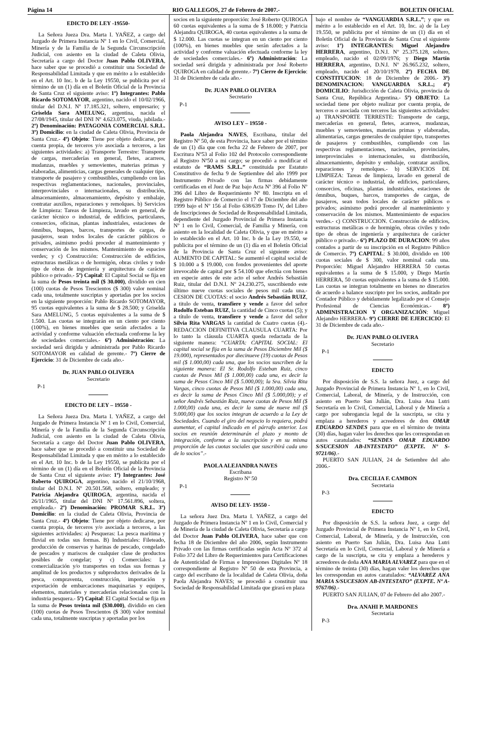Página 14 RIO GALLEGOS, 27 de Febrero de 2007.- BOLETIN OFICIAL
EDICTO DE LEY -19550-
La Señora Jueza Dra. Marta I. YAÑEZ, a cargo del Juzgado de Primera Instancia Nº 1 en lo Civil, Comercial, Minería y de la Familia de la Segunda Circunscripción Judicial, con asiento en la ciudad de Caleta Olivia, Secretaría a cargo del Doctor Juan Pablo OLIVERA, hace saber que se procedió a constituir una Sociedad de Responsabilidad Limitada y que en mérito a lo establecido en el Art. 10 Inc. b de la Ley 19550, se publicita por el término de un (1) día en el Boletín Oficial de la Provincia de Santa Cruz el siguiente aviso: 1º) Integrantes: Pablo Ricardo SOTOMAYOR, argentino, nacido el 10/02/1966, titular del D.N.I. Nº 17.185.321, soltero, empresario; y Griselda Sara AMELUNG, argentina, nacida el 27/08/1945, titular del DNI Nº 4.623.075, viuda, jubilada.- 2º) Denominación: PATAGONIA COMERCIAL S.R.L. 3º) Domicilio: en la ciudad de Caleta Olivia, Provincia de Santa Cruz.- 4º) Objeto: Tiene por objeto dedicarse, por cuenta propia, de terceros y/o asociada a terceros, a las siguientes actividades: a) Transporte Terrestre: Transporte de cargas, mercaderías en general, fletes, acarreos, mudanzas, muebles y semovientes, materias primas y elaboradas, alimenticias, cargas generales de cualquier tipo, transporte de pasajero y combustibles, cumpliendo con las respectivas reglamentaciones, nacionales, provinciales, interprovinciales o internacionales, su distribución, almacenamiento, almacenamiento, depósito y embalaje, contratar auxilios, reparaciones y remolques. b) Servicios de Limpieza: Tareas de Limpieza, lavado en general, de carácter técnico o industrial, de edificios, particulares, consorcios, oficinas, plantas industriales, estaciones de ómnibus, buques, barcos, transportes de cargas, de pasajeros, sean todos locales de carácter públicos o privados, asimismo podrá proceder al mantenimiento y conservación de los mismos. Mantenimiento de espacios verdes; y c) Construcción: Construcción de edificios, estructuras metálicas o de hormigón, obras civiles y todo tipo de obras de ingeniería y arquitectura de carácter público o privado.- 5º) Capital: El Capital Social se fija en la suma de Pesos treinta mil ($ 30.000), dividido en cien (100) cuotas de Pesos Trescientos ($ 300) valor nominal cada una, totalmente suscriptas y aportadas por los socios en la siguiente proporción: Pablo Ricardo SOTOMAYOR, 95 cuotas equivalentes a la suma de $ 28.500; y Griselda Sara AMELUNG, 5 cuotas equivalentes a la suma de $ 1.500. Las cuotas se integrarán en un ciento por ciento (100%), en bienes muebles que serán afectados a la actividad y conforme valuación efectuada conforme la ley de sociedades comerciales.- 6º) Administración: La sociedad será dirigida y administrada por Pablo Ricardo SOTOMAYOR en calidad de gerente.- 7º) Cierre de Ejercicio: 31 de Diciembre de cada año.-
Dr. JUAN PABLO OLIVERA
Secretario
P-1
EDICTO DE LEY – 19550 -
La Señora Jueza Dra. Marta I. YAÑEZ, a cargo del Juzgado de Primera Instancia Nº 1 en lo Civil, Comercial, Minería y de la Familia de la Segunda Circunscripción Judicial, con asiento en la ciudad de Caleta Olivia, Secretaría a cargo del Doctor Juan Pablo OLIVERA, hace saber que se procedió a constituir una Sociedad de Responsabilidad Limitada y que en mérito a lo establecido en el Art. 10 Inc. b de la Ley 19550, se publicita por el término de un (1) día en el Boletín Oficial de la Provincia de Santa Cruz el siguiente aviso: 1º) Integrantes: José Roberto QUIROGA, argentino, nacido el 21/10/1968, titular del D.N.I. Nº 20.501.568, soltero, empleado; y Patricia Alejandra QUIROGA, argentina, nacida el 26/11/1965, titular del DNI Nº 17.561.896, soltera, empleada.- 2º) Denominación: PROMAR S.R.L. 3º) Domicilio: en la ciudad de Caleta Olivia, Provincia de Santa Cruz.- 4º) Objeto: Tiene por objeto dedicarse, por cuenta propia, de terceros y/o asociada a terceros, a las siguientes actividades: a) Pesqueras: La pesca marítima y fluvial en todas sus formas. B) Industriales: Fileteado, producción de conservas y harinas de pescado, congelado de pescados y mariscos de cualquier clase de productos posibles de congelar; y c) Comerciales: La comercialización y/o transportes en todas sus formas y amplitud de los productos y subproductos derivados de la pesca, compraventa, construcción, importación y exportación de embarcaciones maquinarias y equipos, elementos, materiales y mercaderías relacionadas con la industria pesquera.- 5º) Capital: El Capital Social se fija en la suma de Pesos treinta mil ($30.000), dividido en cien (100) cuotas de Pesos Trescientos ($ 300) valor nominal cada una, totalmente suscriptas y aportadas por los
socios en la siguiente proporción: José Roberto QUIROGA 60 cuotas equivalentes a la suma de $ 18.000; y Patricia Alejandra QUIROGA, 40 cuotas equivalentes a la suma de $ 12.000. Las cuotas se integran en un ciento por ciento (100%), en bienes muebles que serán afectados a la actividad y conforme valuación efectuada conforme la ley de sociedades comerciales.- 6º) Administración: La sociedad será dirigida y administrada por José Roberto QUIROGA en calidad de gerente.- 7º) Cierre de Ejercicio: 31 de Diciembre de cada año.-
Dr. JUAN PABLO OLIVERA
Secretario
P-1
AVISO LEY – 19550 -
Paola Alejandra NAVES, Escribana, titular del Registro Nº 50, de esta Provincia, hace saber por el término de un (1) día que con fecha 22 de Febrero de 2007, por Escritura Nº53 al Folio 102 del Protocolo correspondiente al Registro Nº50 a mi cargo; se procedió a modificar el estatuto de “RAMS S.R.L.” constituida por Estatuto Constitutivo de fecha 9 de Septiembre del año 1999 por Instrumento Privado con las firmas debidamente certificadas en el Juez de Paz bajo Acta Nº 396 al Folio Nº 396 del Libro de Requerimiento Nº 80. Inscripta en el Registro Público de Comercio el 17 de Diciembre del año 1999 bajo el Nº 156 al Folio 638/639 Tomo IV, del Libro de Inscripciones de Sociedad de Responsabilidad Limitada, dependiente del Juzgado Provincial de Primera Instancia Nº 1 en lo Civil, Comercial, de Familia y Minería, con asiento en la localidad de Caleta Olivia, y que en mérito a lo establecido en el Art. 10 Inc. b de la Ley 19.550, se publicita por el término de un (1) día en el Boletín Oficial de la Provincia de Santa Cruz el siguiente aviso: AUMENTO DE CAPITAL: Se aumentó el capital social de $ 10.000 a $ 19.000, con fondos provenientes del aporte irrevocable de capital por $ 54.100 que efectúa con bienes en especie antes de este acto el señor Andrés Sebastián Ruiz, titular del D.N.I. Nº 24.230.275, suscribiendo este último nueve cuotas sociales de pesos mil cada una.- CESION DE CUOTAS: el socio Andrés Sebastián RUIZ, a titulo de venta, transfiere y vende a favor del señor Rodolfo Esteban RUIZ, la cantidad de Cinco cuotas (5); y a título de venta, transfiere y vende a favor del señor Silvia Rita VARGAS la cantidad de Cuatro cuotas (4).- REDACCION DEFINITIVA CLAUSULA CUARTA: Por lo tanto la cláusula CUARTA queda redactada de la siguiente manera: “CUARTA: CAPITAL SOCIAL: El capital social se fija en la suma de Pesos Diciembre Mil ($ 19.000), representados por diecinueve (19) cuotas de Pesos mil ($ 1.000,00) cada una, que los socios suscriben de la siguiente manera: El Sr. Rodolfo Esteban Ruiz, cinco cuotas de Pesos Mil ($ 1.000,00) cada una, es decir la suma de Pesos Cinco Mil ($ 5.000,00); la Sra. Silvia Rita Vargas, cinco cuotas de Pesos Mil ($ 1.000,00) cada una, es decir la suma de Pesos Cinco Mil ($ 5.000,00); y el señor Andrés Sebastián Ruiz, nueve cuotas de Pesos Mil ($ 1.000,00) cada una, es decir la suma de nueve mil ($ 9.000,00) que los socios integran de acuerdo a la Ley de Sociedades. Cuando el giro del negocio lo requiera, podrá aumentar, el capital indicado en el párrafo anterior. Los socios en reunión determinarán el plazo y monto de integración, conforme a la suscripción y en su misma proporción de las cuotas sociales que suscribirá cada uno de lo socios”.-
PAOLA ALEJANDRA NAVES
Escribana
Registro Nº 50
P-1
AVISO DE LEY- 19550 -
La señora Juez Dra. Marta I. YAÑEZ, a cargo del Juzgado de Primera Instancia Nº 1 en lo Civil, Comercial y de Minería de la ciudad de Caleta Olivia, Secretaría a cargo del Doctor Juan Pablo OLIVERA, hace saber que con fecha 18 de Diciembre del año 2006, según Instrumento Privado con las firmas certificadas según Acta Nº 372 al Folio 372 del Libro de Requerimientos para Certificaciones de Autenticidad de Firmas e Impresiones Digitales Nº 18 correspondiente al Registro Nº 50 de esta Provincia, a cargo del escribano de la localidad de Caleta Olivia, doña Paola Alejandra NAVES; se procedió a constituir una Sociedad de Responsabilidad Limitada que girará en plaza
bajo el nombre de “VANGUARDIA S.R.L.”; y que en mérito a lo establecido en el Art. 10, Inc. a) de la Ley 19.550, se publicita por el término de un (1) día en el Boletín Oficial de la Provincia de Santa Cruz el siguiente aviso: 1º) INTEGRANTES: Miguel Alejandro HERRERA, argentino, D.N.I. Nº 25.375.128, soltero, empleado, nacido el 02/09/1976; y Diego Martín HERRERA, argentino, D.N.I. Nº 26.965.232, soltero, empleado, nacido el 20/10/1978. 2º) FECHA DE CONSTITUCION: 18 de Diciembre de 2006.- 3º) DENOMINACION: VANGUARDIA S.R.L.; 4º) DOMICILIO: Jurisdicción de Caleta Olivia, provincia de Santa Cruz, República Argentina.- 5º) OBJETO: La sociedad tiene por objeto realizar por cuenta propia, de terceros o asociada con terceros las siguientes actividades: a) TRANSPORTE TERRESTE: Transporte de carga, mercaderías en general, fletes, acarreos, mudanzas, muebles y semovientes, materias primas y elaboradas, alimentarias, cargas generales de cualquier tipo, transportes de pasajeros y combustibles, cumpliendo con las respectivas reglamentaciones, nacionales, provinciales, interprovinciales o internacionales, su distribución, almacenamiento, depósito y embalaje, contratar auxilios, reparaciones y remolques.- b) SERVICIOS DE LIMPIEZA: Tareas de limpieza, lavado en general de carácter técnico o industrial, de edificios, particulares, consorcios, oficinas, plantas industriales, estaciones de ómnibus, buques, barcos, transportes de cargas, de pasajeros, sean todos locales de carácter públicos o privados; asimismo podrá proceder al mantenimiento y conservación de los mismos. Mantenimiento de espacios verdes.- c) CONSTRUCCION. Construcción de edificios, estructuras metálicas o de hormigón, obras civiles y todo tipo de obras de ingeniería y arquitectura de carácter público o privado.- 6º) PLAZO DE DURACION: 99 años contados a partir de su inscripción en el Registro Público de Comercio. 7º) CAPITAL: $ 30.000, dividido en 100 cuotas sociales de $ 300, valor nominal cada una. Proporción: Miguel Alejandro HERRERA 50 cuotas equivalentes a la suma de $ 15.000, y Diego Martín HERRERA, 50 cuotas equivalentes a la suma de $ 15.000. Las cuotas se integran totalmente en bienes no dinerarios de acuerdo a balance suscripto por los socios, auditado por Contador Público y debidamente legalizado por el Consejo Profesional de Ciencias Económicas.- 8º) ADMINISTRACION Y ORGANIZACIÓN: Miguel Alejandro HERRERA- 9º) CIERRE DE EJERCICIO: El 31 de Diciembre de cada año.-
Dr. JUAN PABLO OLIVERA
Secretario
P-1
EDICTO
Por disposición de S.S. la señora Juez, a cargo del Juzgado Provincial de Primera Instancia Nº 1, en lo Civil, Comercial, Laboral, de Minería, y de Instrucción, con asiento en Puerto San Julián, Dra. Luisa Ana Lutri Secretaría en lo Civil, Comercial, Laboral y de Minería a cargo por subrogancia legal de la suscripta, se cita y emplaza a herederos y acreedores de don OMAR EDUARDO SENDES para que en el término de treinta (30) días, hagan valer los derechos que les correspondan en autos caratulados: “SENDES OMAR EDUARDO S/SUCESION AB-INTESTATO” (EXPTE. Nº S-9721/06).-
PUERTO SAN JULIAN, 24 de Setiembre del año 2006.-
Dra. CECILIA F. CAMBON
Secretaria
P-3
EDICTO
Por disposición de S.S. la señora Juez, a cargo del Juzgado Provincial de Primera Instancia Nº 1, en lo Civil, Comercial, Laboral, de Minería, y de Instrucción, con asiento en Puerto San Julián, Dra. Luisa Ana Lutri Secretaría en lo Civil, Comercial, Laboral y de Minería a cargo de la suscripta, se cita y emplaza a herederos y acreedores de doña ANA MARIA ALVAREZ para que en el término de treinta (30) días, hagan valer los derechos que les correspondan en autos caratulados: “ALVAREZ ANA MARIA S/SUCESION AB-INTESTATO” (EXPTE. Nº A-9767/06).-
PUERTO SAN JULIAN, 07 de Febrero del año 2007.-
Dra. ANAHI P. MARDONES
Secretaria
P-3